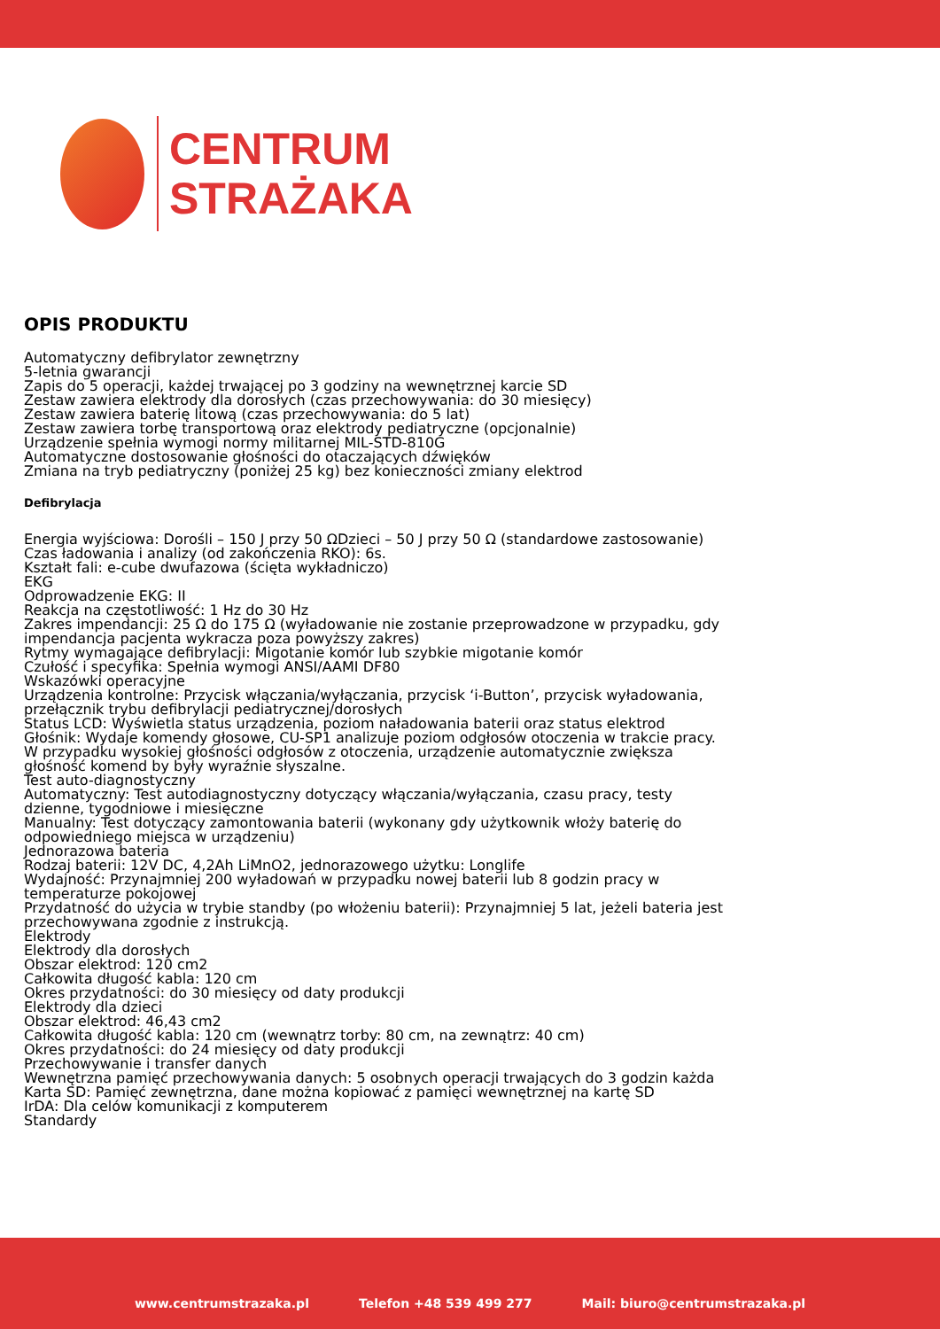CENTRUM
STRAŻAKA
OPIS PRODUKTU
Automatyczny defibrylator zewnętrzny
5-letnia gwarancji
Zapis do 5 operacji, każdej trwającej po 3 godziny na wewnętrznej karcie SD
Zestaw zawiera elektrody dla dorosłych (czas przechowywania: do 30 miesięcy)
Zestaw zawiera baterię litową (czas przechowywania: do 5 lat)
Zestaw zawiera torbę transportową oraz elektrody pediatryczne (opcjonalnie)
Urządzenie spełnia wymogi normy militarnej MIL-STD-810G
Automatyczne dostosowanie głośności do otaczających dźwięków
Zmiana na tryb pediatryczny (poniżej 25 kg) bez konieczności zmiany elektrod
Defibrylacja
Energia wyjściowa: Dorośli – 150 J przy 50 ΩDzieci – 50 J przy 50 Ω (standardowe zastosowanie)
Czas ładowania i analizy (od zakończenia RKO): 6s.
Kształt fali: e-cube dwufazowa (ścięta wykładniczo)
EKG
Odprowadzenie EKG: II
Reakcja na częstotliwość: 1 Hz do 30 Hz
Zakres impendancji: 25 Ω do 175 Ω (wyładowanie nie zostanie przeprowadzone w przypadku, gdy
impendancja pacjenta wykracza poza powyższy zakres)
Rytmy wymagające defibrylacji: Migotanie komór lub szybkie migotanie komór
Czułość i specyfika: Spełnia wymogi ANSI/AAMI DF80
Wskazówki operacyjne
Urządzenia kontrolne: Przycisk włączania/wyłączania, przycisk ‘i-Button’, przycisk wyładowania,
przełącznik trybu defibrylacji pediatrycznej/dorosłych
Status LCD: Wyświetla status urządzenia, poziom naładowania baterii oraz status elektrod
Głośnik: Wydaje komendy głosowe, CU-SP1 analizuje poziom odgłosów otoczenia w trakcie pracy.
W przypadku wysokiej głośności odgłosów z otoczenia, urządzenie automatycznie zwiększa
głośność komend by były wyraźnie słyszalne.
Test auto-diagnostyczny
Automatyczny: Test autodiagnostyczny dotyczący włączania/wyłączania, czasu pracy, testy
dzienne, tygodniowe i miesięczne
Manualny: Test dotyczący zamontowania baterii (wykonany gdy użytkownik włoży baterię do
odpowiedniego miejsca w urządzeniu)
Jednorazowa bateria
Rodzaj baterii: 12V DC, 4,2Ah LiMnO2, jednorazowego użytku: Longlife
Wydajność: Przynajmniej 200 wyładowań w przypadku nowej baterii lub 8 godzin pracy w
temperaturze pokojowej
Przydatność do użycia w trybie standby (po włożeniu baterii): Przynajmniej 5 lat, jeżeli bateria jest
przechowywana zgodnie z instrukcją.
Elektrody
Elektrody dla dorosłych
Obszar elektrod: 120 cm2
Całkowita długość kabla: 120 cm
Okres przydatności: do 30 miesięcy od daty produkcji
Elektrody dla dzieci
Obszar elektrod: 46,43 cm2
Całkowita długość kabla: 120 cm (wewnątrz torby: 80 cm, na zewnątrz: 40 cm)
Okres przydatności: do 24 miesięcy od daty produkcji
Przechowywanie i transfer danych
Wewnętrzna pamięć przechowywania danych: 5 osobnych operacji trwających do 3 godzin każda
Karta SD: Pamięć zewnętrzna, dane można kopiować z pamięci wewnętrznej na kartę SD
IrDA: Dla celów komunikacji z komputerem
Standardy
www.centrumstrazaka.pl Telefon +48 539 499 277 Mail: biuro@centrumstrazaka.pl